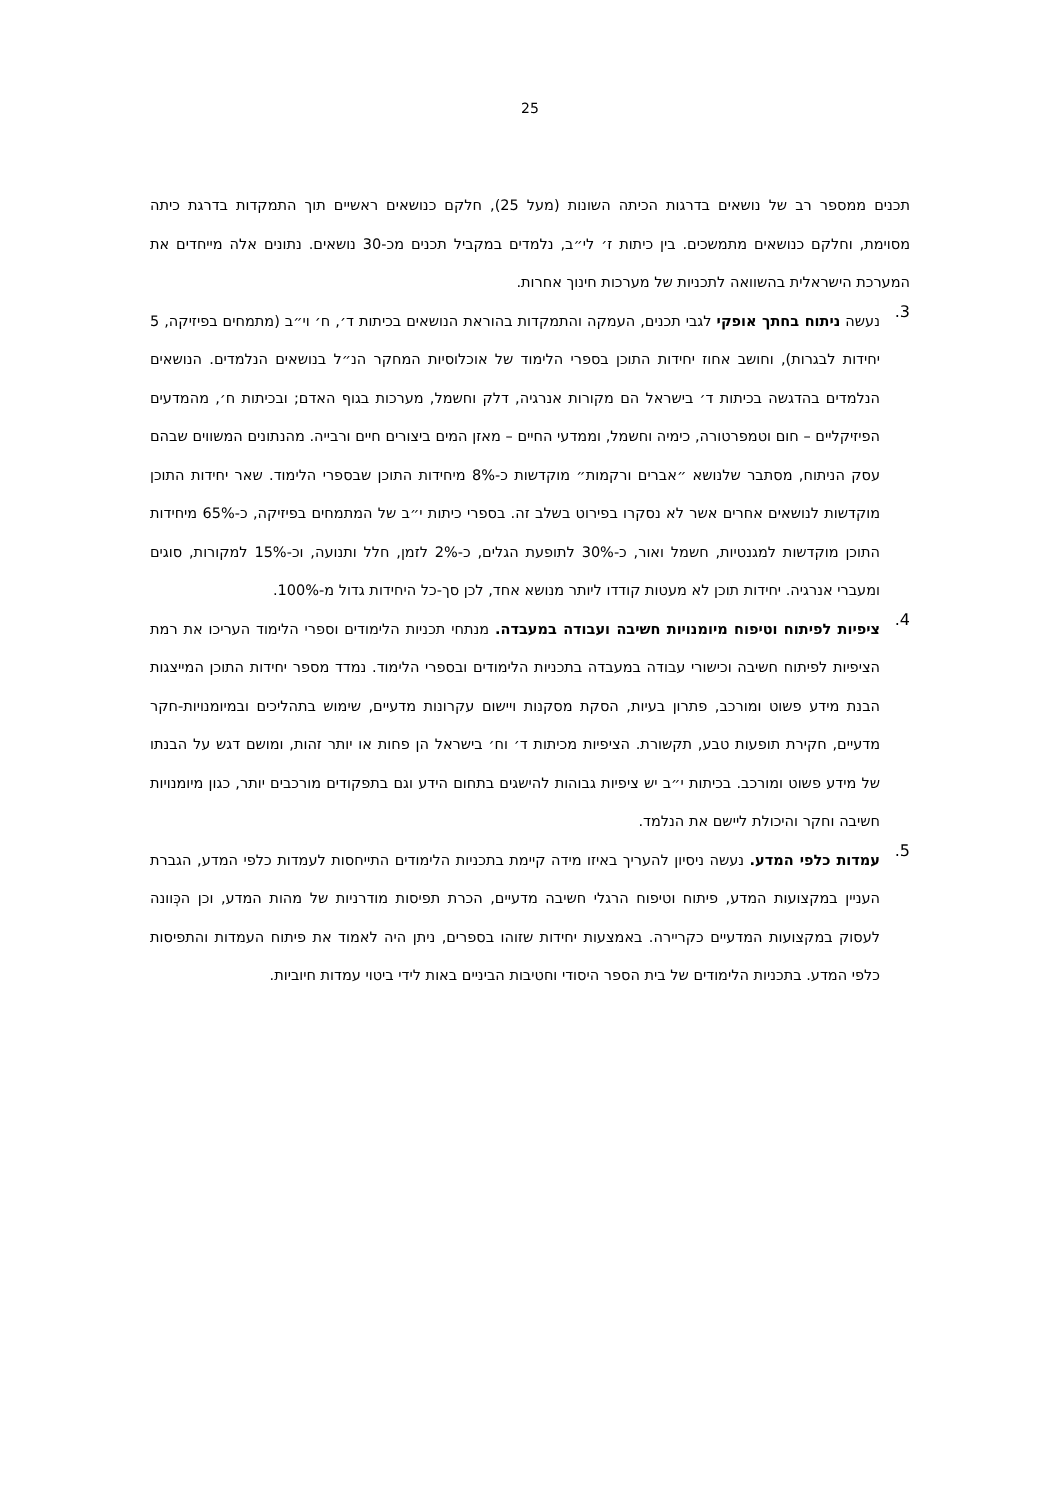25
תכנים ממספר רב של נושאים בדרגות הכיתה השונות (מעל 25), חלקם כנושאים ראשיים תוך התמקדות בדרגת כיתה מסוימת, וחלקם כנושאים מתמשכים. בין כיתות ז׳ לי״ב, נלמדים במקביל תכנים מכ-30 נושאים. נתונים אלה מייחדים את המערכת הישראלית בהשוואה לתכניות של מערכות חינוך אחרות.
3.
נעשה ניתוח בחתך אופקי לגבי תכנים, העמקה והתמקדות בהוראת הנושאים בכיתות ד׳, ח׳ וי״ב (מתמחים בפיזיקה, 5 יחידות לבגרות), וחושב אחוז יחידות התוכן בספרי הלימוד של אוכלוסיות המחקר הנ״ל בנושאים הנלמדים. הנושאים הנלמדים בהדגשה בכיתות ד׳ בישראל הם מקורות אנרגיה, דלק וחשמל, מערכות בגוף האדם; ובכיתות ח׳, מהמדעים הפיזיקליים – חום וטמפרטורה, כימיה וחשמל, וממדעי החיים – מאזן המים ביצורים חיים ורבייה. מהנתונים המשווים שבהם עסק הניתוח, מסתבר שלנושא ״אברים ורקמות״ מוקדשות כ-8% מיחידות התוכן שבספרי הלימוד. שאר יחידות התוכן מוקדשות לנושאים אחרים אשר לא נסקרו בפירוט בשלב זה. בספרי כיתות י״ב של המתמחים בפיזיקה, כ-65% מיחידות התוכן מוקדשות למגנטיות, חשמל ואור, כ-30% לתופעת הגלים, כ-2% לזמן, חלל ותנועה, וכ-15% למקורות, סוגים ומעברי אנרגיה. יחידות תוכן לא מעטות קודדו ליותר מנושא אחד, לכן סך-כל היחידות גדול מ-100%.
4.
ציפיות לפיתוח וטיפוח מיומנויות חשיבה ועבודה במעבדה. מנתחי תכניות הלימודים וספרי הלימוד העריכו את רמת הציפיות לפיתוח חשיבה וכישורי עבודה במעבדה בתכניות הלימודים ובספרי הלימוד. נמדד מספר יחידות התוכן המייצגות הבנת מידע פשוט ומורכב, פתרון בעיות, הסקת מסקנות ויישום עקרונות מדעיים, שימוש בתהליכים ובמיומנויות-חקר מדעיים, חקירת תופעות טבע, תקשורת. הציפיות מכיתות ד׳ וח׳ בישראל הן פחות או יותר זהות, ומושם דגש על הבנתו של מידע פשוט ומורכב. בכיתות י״ב יש ציפיות גבוהות להישגים בתחום הידע וגם בתפקודים מורכבים יותר, כגון מיומנויות חשיבה וחקר והיכולת ליישם את הנלמד.
5.
עמדות כלפי המדע. נעשה ניסיון להעריך באיזו מידה קיימת בתכניות הלימודים התייחסות לעמדות כלפי המדע, הגברת העניין במקצועות המדע, פיתוח וטיפוח הרגלי חשיבה מדעיים, הכרת תפיסות מודרניות של מהות המדע, וכן הכְּוונה לעסוק במקצועות המדעיים כקריירה. באמצעות יחידות שזוהו בספרים, ניתן היה לאמוד את פיתוח העמדות והתפיסות כלפי המדע. בתכניות הלימודים של בית הספר היסודי וחטיבות הביניים באות לידי ביטוי עמדות חיוביות.